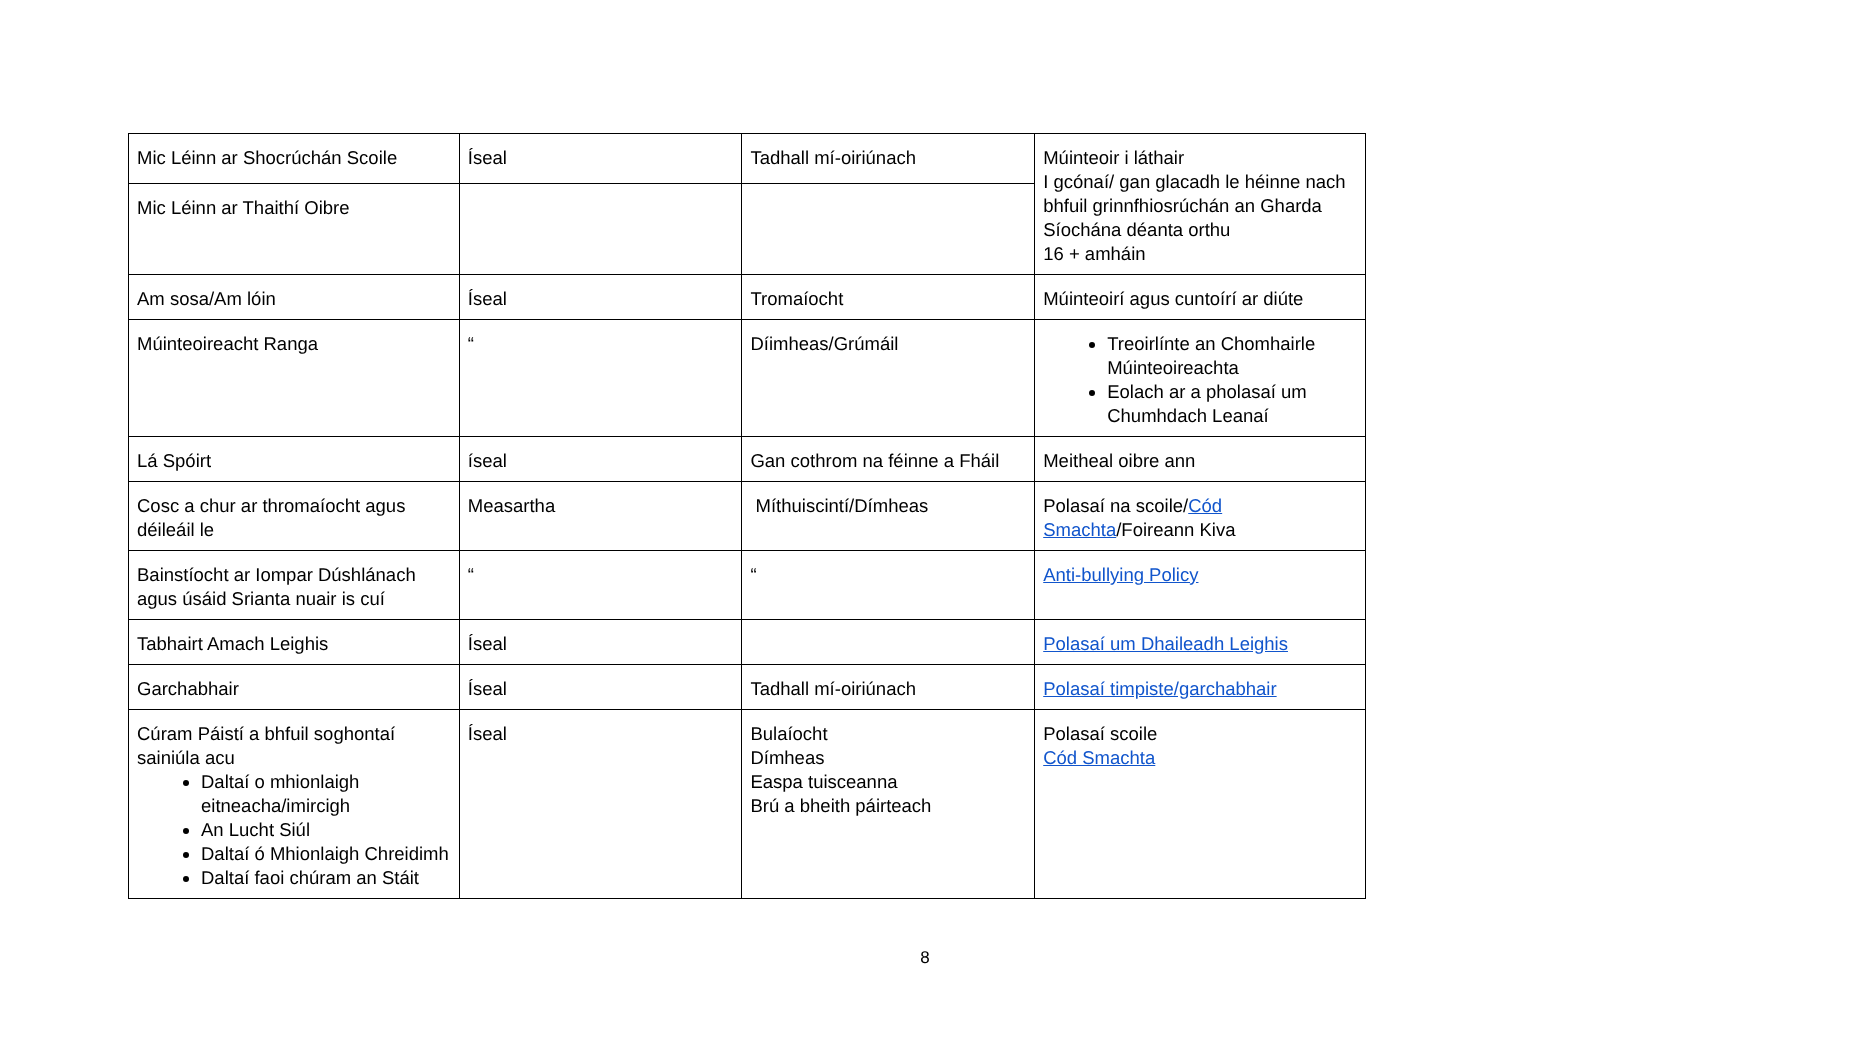| Mic Léinn ar Shocrúchán Scoile | Íseal | Tadhall mí-oiriúnach | Múinteoir i láthair I gcónaí/ gan glacadh le héinne nach bhfuil grinnfhiosrúchán an Gharda Síochána déanta orthu 16 + amháin |
| Mic Léinn ar Thaithí Oibre | | | |
| Am sosa/Am lóin | Íseal | Tromaíocht | Múinteoirí agus cuntoírí ar diúte |
| Múinteoireacht Ranga | “ | Díimheas/Grúmáil | Treoirlínte an Chomhairle Múinteoireachta Eolach ar a pholasaí um Chumhdach Leanaí |
| Lá Spóirt | íseal | Gan cothrom na féinne a Fháil | Meitheal oibre ann |
| Cosc a chur ar thromaíocht agus déileáil le | Measartha | Míthuiscintí/Dímheas | Polasaí na scoile/ Cód Smachta /Foireann Kiva |
| Bainstíocht ar Iompar Dúshlánach agus úsáid Srianta nuair is cuí | “ | “ | Anti-bullying Policy |
| Tabhairt Amach Leighis | Íseal | | Polasaí um Dhaileadh Leighis |
| Garchabhair | Íseal | Tadhall mí-oiriúnach | Polasaí timpiste/garchabhair |
| Cúram Páistí a bhfuil soghontaí sainiúla acu Daltaí o mhionlaigh eitneacha/imircigh An Lucht Siúl Daltaí ó Mhionlaigh Chreidimh Daltaí faoi chúram an Stáit | Íseal | Bulaíocht Dímheas Easpa tuisceanna Brú a bheith páirteach | Polasaí scoile Cód Smachta |
8